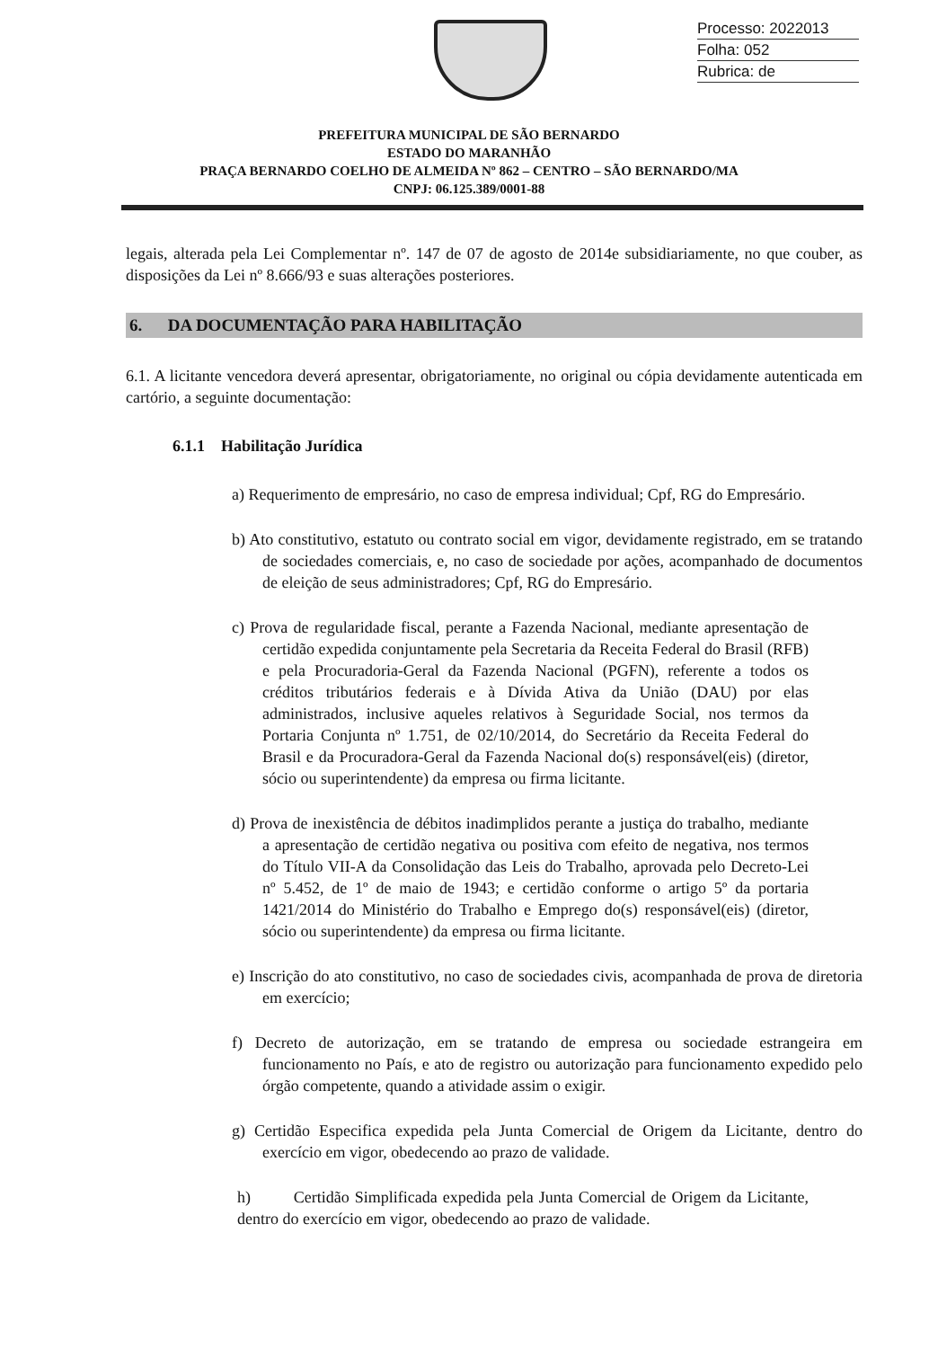Processo: 2022013
Folha: 052
Rubrica: de
PREFEITURA MUNICIPAL DE SÃO BERNARDO
ESTADO DO MARANHÃO
PRAÇA BERNARDO COELHO DE ALMEIDA Nº 862 – CENTRO – SÃO BERNARDO/MA
CNPJ: 06.125.389/0001-88
legais, alterada pela Lei Complementar nº. 147 de 07 de agosto de 2014e subsidiariamente, no que couber, as disposições da Lei nº 8.666/93 e suas alterações posteriores.
6. DA DOCUMENTAÇÃO PARA HABILITAÇÃO
6.1. A licitante vencedora deverá apresentar, obrigatoriamente, no original ou cópia devidamente autenticada em cartório, a seguinte documentação:
6.1.1 Habilitação Jurídica
a) Requerimento de empresário, no caso de empresa individual; Cpf, RG do Empresário.
b) Ato constitutivo, estatuto ou contrato social em vigor, devidamente registrado, em se tratando de sociedades comerciais, e, no caso de sociedade por ações, acompanhado de documentos de eleição de seus administradores; Cpf, RG do Empresário.
c) Prova de regularidade fiscal, perante a Fazenda Nacional, mediante apresentação de certidão expedida conjuntamente pela Secretaria da Receita Federal do Brasil (RFB) e pela Procuradoria-Geral da Fazenda Nacional (PGFN), referente a todos os créditos tributários federais e à Dívida Ativa da União (DAU) por elas administrados, inclusive aqueles relativos à Seguridade Social, nos termos da Portaria Conjunta nº 1.751, de 02/10/2014, do Secretário da Receita Federal do Brasil e da Procuradora-Geral da Fazenda Nacional do(s) responsável(eis) (diretor, sócio ou superintendente) da empresa ou firma licitante.
d) Prova de inexistência de débitos inadimplidos perante a justiça do trabalho, mediante a apresentação de certidão negativa ou positiva com efeito de negativa, nos termos do Título VII-A da Consolidação das Leis do Trabalho, aprovada pelo Decreto-Lei nº 5.452, de 1º de maio de 1943; e certidão conforme o artigo 5º da portaria 1421/2014 do Ministério do Trabalho e Emprego do(s) responsável(eis) (diretor, sócio ou superintendente) da empresa ou firma licitante.
e) Inscrição do ato constitutivo, no caso de sociedades civis, acompanhada de prova de diretoria em exercício;
f) Decreto de autorização, em se tratando de empresa ou sociedade estrangeira em funcionamento no País, e ato de registro ou autorização para funcionamento expedido pelo órgão competente, quando a atividade assim o exigir.
g) Certidão Especifica expedida pela Junta Comercial de Origem da Licitante, dentro do exercício em vigor, obedecendo ao prazo de validade.
h) Certidão Simplificada expedida pela Junta Comercial de Origem da Licitante, dentro do exercício em vigor, obedecendo ao prazo de validade.